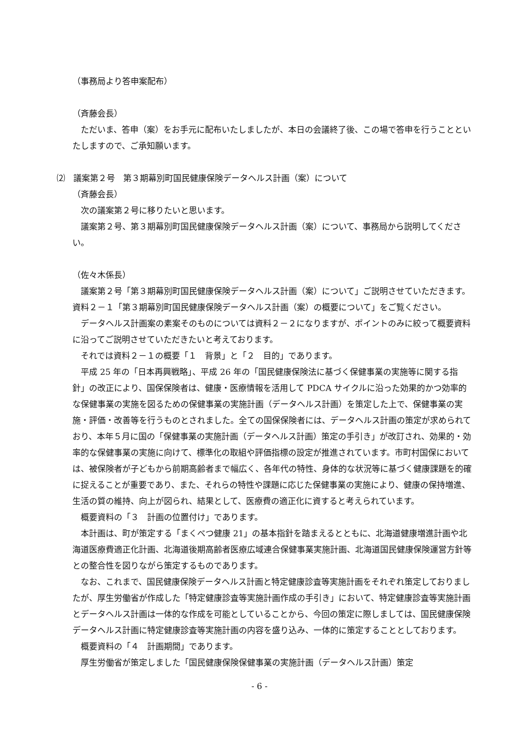（事務局より答申案配布）
（斉藤会長）
ただいま、答申（案）をお手元に配布いたしましたが、本日の会議終了後、この場で答申を行うことといたしますので、ご承知願います。
⑵　議案第２号　第３期幕別町国民健康保険データヘルス計画（案）について
（斉藤会長）
次の議案第２号に移りたいと思います。
議案第２号、第３期幕別町国民健康保険データヘルス計画（案）について、事務局から説明してください。
（佐々木係長）
議案第２号「第３期幕別町国民健康保険データヘルス計画（案）について」ご説明させていただきます。資料２－１「第３期幕別町国民健康保険データヘルス計画（案）の概要について」をご覧ください。
データヘルス計画案の素案そのものについては資料２－２になりますが、ポイントのみに絞って概要資料に沿ってご説明させていただきたいと考えております。
それでは資料２－１の概要「１　背景」と「２　目的」であります。
平成 25 年の「日本再興戦略」、平成 26 年の「国民健康保険法に基づく保健事業の実施等に関する指針」の改正により、国保保険者は、健康・医療情報を活用して PDCA サイクルに沿った効果的かつ効率的な保健事業の実施を図るための保健事業の実施計画（データヘルス計画）を策定した上で、保健事業の実施・評価・改善等を行うものとされました。全ての国保保険者には、データヘルス計画の策定が求められており、本年５月に国の「保健事業の実施計画（データヘルス計画）策定の手引き」が改訂され、効果的・効率的な保健事業の実施に向けて、標準化の取組や評価指標の設定が推進されています。市町村国保においては、被保険者が子どもから前期高齢者まで幅広く、各年代の特性、身体的な状況等に基づく健康課題を的確に捉えることが重要であり、また、それらの特性や課題に応じた保健事業の実施により、健康の保持増進、生活の質の維持、向上が図られ、結果として、医療費の適正化に資すると考えられています。
概要資料の「３　計画の位置付け」であります。
本計画は、町が策定する「まくべつ健康 21」の基本指針を踏まえるとともに、北海道健康増進計画や北海道医療費適正化計画、北海道後期高齢者医療広域連合保健事業実施計画、北海道国民健康保険運営方針等との整合性を図りながら策定するものであります。
なお、これまで、国民健康保険データヘルス計画と特定健康診査等実施計画をそれぞれ策定しておりましたが、厚生労働省が作成した「特定健康診査等実施計画作成の手引き」において、特定健康診査等実施計画とデータヘルス計画は一体的な作成を可能としていることから、今回の策定に際しましては、国民健康保険データヘルス計画に特定健康診査等実施計画の内容を盛り込み、一体的に策定することとしております。
概要資料の「４　計画期間」であります。
厚生労働省が策定しました「国民健康保険保健事業の実施計画（データヘルス計画）策定
- 6 -